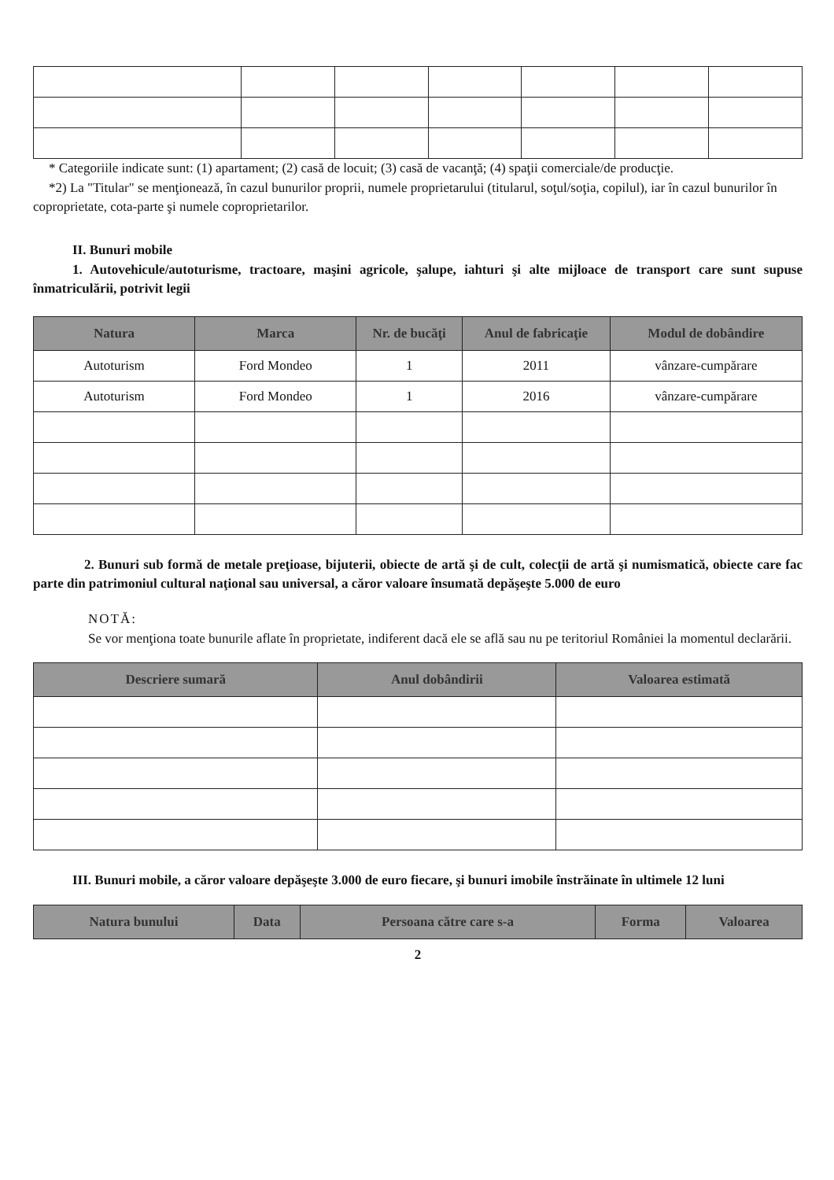* Categoriile indicate sunt: (1) apartament; (2) casă de locuit; (3) casă de vacanţă; (4) spaţii comerciale/de producţie.
*2) La "Titular" se menţionează, în cazul bunurilor proprii, numele proprietarului (titularul, soţul/soţia, copilul), iar în cazul bunurilor în coproprietate, cota-parte şi numele coproprietarilor.
II. Bunuri mobile
1. Autovehicule/autoturisme, tractoare, maşini agricole, şalupe, iahturi şi alte mijloace de transport care sunt supuse înmatriculării, potrivit legii
| Natura | Marca | Nr. de bucăţi | Anul de fabricaţie | Modul de dobândire |
| --- | --- | --- | --- | --- |
| Autoturism | Ford Mondeo | 1 | 2011 | vânzare-cumpărare |
| Autoturism | Ford Mondeo | 1 | 2016 | vânzare-cumpărare |
2. Bunuri sub formă de metale preţioase, bijuterii, obiecte de artă şi de cult, colecţii de artă şi numismatică, obiecte care fac parte din patrimoniul cultural naţional sau universal, a căror valoare însumată depăşeşte 5.000 de euro
NOTĂ:
Se vor menţiona toate bunurile aflate în proprietate, indiferent dacă ele se află sau nu pe teritoriul României la momentul declarării.
| Descriere sumară | Anul dobândirii | Valoarea estimată |
| --- | --- | --- |
III. Bunuri mobile, a căror valoare depăşeşte 3.000 de euro fiecare, şi bunuri imobile înstrăinate în ultimele 12 luni
| Natura bunului | Data | Persoana către care s-a | Forma | Valoarea |
| --- | --- | --- | --- | --- |
2